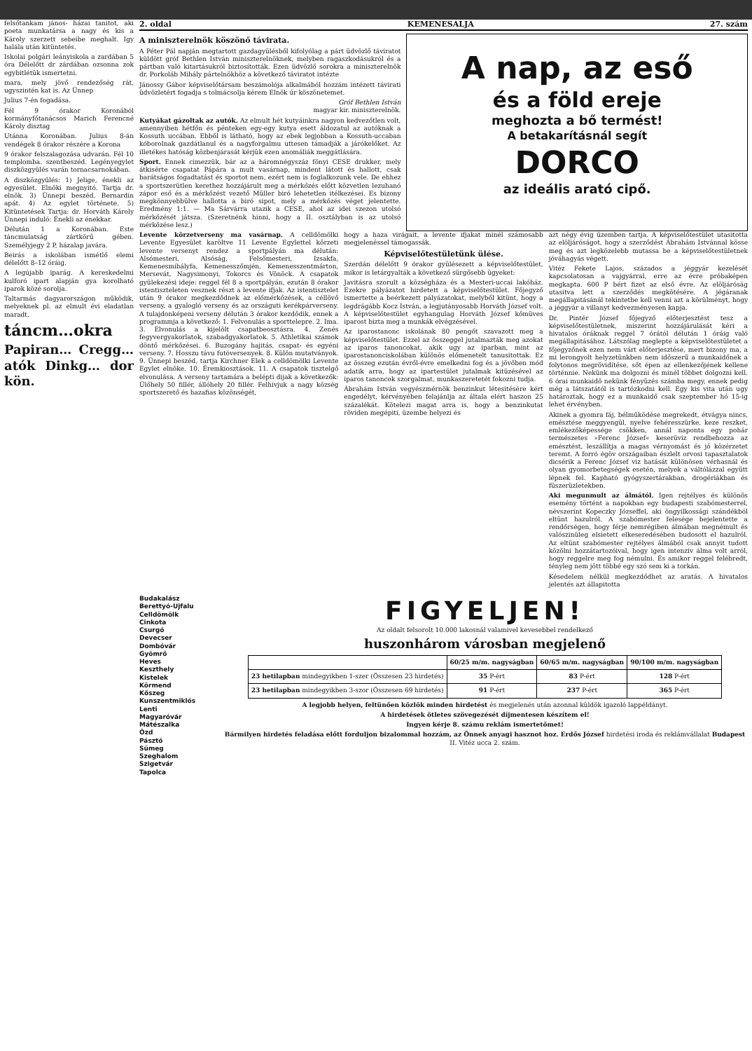felsőtankam jános- házai tanitot, aki poeta munkatársa a nagy és kis a Károly szerzett sebeibe meghalt. Igy halála után kitüntetés.
Iskolai polgári leányiskola a zardában 5 óra Délelőtt dr zárdában ozsonna zok egybitlétük ismertetni.
mara, mely jövő rendezőség rát, ugyszintén kat is. Az Ünnep
Julius 7-én fogadása.
Fél 9 órakor Koronából kormányfőtanácsos Marich Ferencné Károly disztag
Utánna Koronában. Julius 8-án vendégek 8 órakor részére a Korona
9 órakor felszalagozása udvarán. Fél 10 templomba. szentbeszéd. Legényegylet diszközgyülés varán tornacsarnokában.
A diszközgyűlés: 1) Jelige, énekli az egyesület. Elnöki megnyitó. Tartja dr. elnök. 3) Ünnepi beszéd. Bernardin apát. 4) Az egylet története. 5) Kitüntetések Tartja: dr. Horváth Károly Ünnepi induló: Énekli az énekkar.
Délután 1 a Koronában. Este táncmulatság zártkörű gében. Személyjegy 2 P, házalap javára.
Beirás a iskolában ismétlő elemi délelőtt 8–12 óráig.
A legújabb iparág. A kereskedelmi kulforó ipart alapján gya korolható iparok közé sorolja.
Taltarmás dagyarországon működik, melyeknek pl. az elmult évi eladatlan maradt.
táncm…okra
Papiran… Cregg… atók Dinkg… dor kön.
2. oldal KEMENESALJA 27. szám
A miniszterelnök köszönő távirata.
A Péter Pál napján megtartott gazdagyülésből kifolyólag a párt üdvözlő táviratot küldött gróf Bethlen István miniszterelnöknek, melyben ragaszkodásukról és a pártban való kitartásukról biztosították. Ezen üdvözlő sorokra a miniszterelnök dr. Porkoláb Mihály pártelnökhöz a következő táviratot intézte
Jánossy Gábor képviselőtársam beszámolója alkalmából hozzám intézett távirati üdvözletért fogadja s tolmácsolja kérem Elnök úr köszönetemet.
Gróf Bethlen István
magyar kir. miniszterelnök.
Kutyákat gázoltak az autók. Az elmult hét kutyáinkra nagyon kedvezőtlen volt, amennyiben hétfőn és pénteken egy-egy kutya esett áldozatul az autóknak a Kossuth uccában. Ebből is látható, hogy az ebek legjobban a Kossuth-uccaban kóborolnak gazdátlanul és a nagyforgalmu uttesen támadják a járókelőket. Az illetékes hatóság közbenjárasát kérjük ezen anomáliák meggátlására.
Sport. Ennek cimezzük, bár az a háromnégyszáz fönyi CESE drukker, mely átkisérte csapatat Pápára a mult vasárnap, mindent látott és hallott, csak barátságos fogadtatást és sportot nem, ezért nem is foglalkozunk vele. De ehhez a sportszerütlen kerethez hozzájárult meg a mérkőzés előtt közvetlen lezuhanó zápor eső és a mérkőzést vezető Müller biró lehetetlen itélkezései. Es bizony megkönnyebbülve hallotta a biró sipot, mely a mérkőzés véget jelentette. Eredmény 1:1. — Ma Sárvárra utazik a CESE, ahol az idei szezon utolsó mérkőzését játsza. (Szeretnénk hinni, hogy a II. osztályban is az utolsó mérkőzése lesz.)
A nap, az eső
és a föld ereje
meghozta a bő termést!
A betakarításnál segít
DORCO
az ideális arató cipő.
Levente körzetverseny ma vasárnap. A celldömölki Levente Egyesület karöltve 11 Levente Egylettel körzeti levente versenyt rendez a sportpályán ma délután: Alsómesteri, Alsóság, Felsőmesteri, Izsakfa, Kemenesmihályfa, Kemenesszőmjén, Kemenesszentmárton, Mersevát, Nagysimonyi, Tokorcs és Vönöck. A csapatok gyülekezési ideje: reggel fél 8 a sportpályán, ezután 8 órakor istentiszteleten vesznek részt a levente ifjak. Az istentisztelet után 9 órakor megkezdődnek az előmérkőzések, a céllövő verseny, a gyalogló verseny és az országuti kerékpárverseny. A tulajdonképeni verseny délután 3 órakor kezdődik, ennek a programmja a következő: 1. Felvonulás a sporttelepre. 2. Ima. 3. Elvonulás a kijelölt csapatbeosztásra. 4. Zenés fegyvergyakorlatok, szabadgyakorlatok. 5. Athletikai számok döntő mérkőzései. 6. Buzogány hajitás, csapat- és egyéni verseny. 7. Hosszu távu futóversenyek. 8. Külön mutatványok. 9. Ünnepi beszéd, tartja Kirchner Elek a celldömölki Levente Egylet elnöke. 10. Éremkiosztások. 11. A csapatok tisztelgő elvonulása. A verseny tartamára a belépti dijak a következők: Ülőhely 50 fillér, állóhely 20 fillér. Felhivjuk a nagy község sportszerető és hazafias közönségét,
hogy a haza virágait, a levente ifjakat minél számosabb megjelenéssel támogassák.
Képviselőtestületünk ülése.
Szerdán délelőtt 9 órakor gyülésezett a képviselőtestület, mikor is letárgyalták a következő sürgősebb ügyeket:
Javitásra szorult a községháza és a Mesteri-uccai lakóház. Ezekre pályázatot hirdetett a képviselőtestület. Főjegyző ismertette a beérkezett pályázatokat, melyből kitünt, hogy a legdrágább Kocz István, a legjutányosabb Horváth József volt. A képviselőtestület egyhangulag Horváth József kőmüves iparost bizta meg a munkák elvégzésével.
Az iparostanonc iskolának 80 pengőt szavazott meg a képviselőtestület. Ezzel az összeggel jutalmazták meg azokat az iparos tanoncokat, akik ugy az iparban, mint az iparostanonciskolában különös előmenetelt tanusitottak. Ez az összeg ezután évről-évre emelkedni fog és a jövőben mód adatik arra, hogy az ipartestület jutalmak kitüzésével az iparos tanoncok szorgalmat, munkaszeretetét fokozni tudja.
Ábrahám István vegyészmérnök benzinkut létesitésére kért engedélyt, kérvényében felajánlja az általa elért haszon 25 százalékát. Kötelezi magat arra is, hogy a benzinkutat röviden megépiti, üzembe helyezi és
azt négy évig üzemben tartja. A képviselőtestület utasitotta az elöljáróságot, hogy a szerződést Ábrahám Istvánnal kösse meg és azt legközelebb mutassa be a képviselőtestületnek jóváhagyás végett.
Vitéz Fekete Lajos, százados a jéggyár kezelését kapcsolatosan a vajgyárral, erre az évre próbaképen megkapta. 600 P bért fizet az első évre. Az elöljáróság utasitva lett a szerződés megkötésére. A jégáranak megállapitásánál tekintetbe kell venni azt a körülményt, hogy a jéggyár a villanyt kedvezményesen kapja.
Dr. Pintér József főjegyző előterjesztést tesz a képviselőtestületnek, miszerint hozzájárulását kéri a hivatalos óráknak reggel 7 órától délután 1 óráig való megállapitásához. Látszólag meglepte a képviselőtestületet a főjegyzőnek ezen nem várt előterjesztése, mert bizony ma, a mi lerongyolt helyzetünkben nem időszerű a munkaidőnek a folytonos megrövidítése, sőt épen az ellenkezőjének kellene történnie. Nekünk ma dolgozni és minél többet dolgozni kell. 6 órai munkaidő nekünk fényüzés számba megy, ennek pedig még a látszatától is tartózkodni kell. Egy kis vita után ugy határoztak, hogy ez a munkaidő csak szeptember hó 15-ig lehet érvényben.
Akinek a gyomra fáj, bélműködése megrekedt, étvágya nincs, emésztése meggyengül, nyelve fehéresszürke, keze reszket, emlékezőképessége csökken, annál naponta egy pohár természetes »Ferenc József« keserüviz rendbehozza az emésztést, leszállítja a magas vérnyomást és jó közérzetet teremt. A forró égöv országaiban észlelt orvosi tapasztalatok dicsérik a Ferenc József viz hatását különösen vérhasnál és olyan gyomorbetegségek esetén, melyek a váltólázzal együtt lépnek fel. Kapható gyógyszertárakban, drogériákban és füszerüzletekben.
Aki megunmult az álmától. Igen rejtélyes és különös esemény történt a napokban egy budapesti szabómesterrel, névszerint Kopeczky Józseffel, aki öngyilkossági szándékból eltünt hazulról. A szabómester felesége bejelentette a rendőrségen, hogy férje nemrégiben álmában megnémult és valószinüleg elsietett elkeseredésében budosott el hazulról. Az eltünt szabómester rejtélyes álmából csak annyit tudott közölni hozzátartozóival, hogy igen intenziv álma volt arról, hogy reggelre meg fog némulni. És amikor reggel felébredt, tényleg nem jött többé egy szó sem ki a torkán.
Késedelem nélkül megkezdődhet az aratás. A hivatalos jelentés azt állapitotta
Budakalász
Berettyó-Ujfalu
Celldömölk
Cinkota
Csurgó
Devecser
Dombóvár
Gyömrő
Heves
Keszthely
Kistelek
Körmend
Kőszeg
Kunszentmiklós
Lenti
Magyaróvár
Mátészalka
Ózd
Pásztó
Sümeg
Szeghalom
Szigetvár
Tapolca
FIGYELJEN!
Az oldalt felsorolt 10.000 lakosnál valamivel kevesebbel rendelkező
huszonhárom városban megjelenő
| | 60/25 m/m. nagyságban | 60/65 m/m. nagyságban | 90/100 m/m. nagyságban |
| --- | --- | --- | --- |
| 23 hetilapban mindegyikben 1-szer (Összesen 23 hirdetés) | 35 P-ért | 83 P-ért | 128 P-ért |
| 23 hetilapban mindegyikben 3-szor (Összesen 69 hirdetés) | 91 P-ért | 237 P-ért | 365 P-ért |
A legjobb helyen, feltünően közlök minden hirdetést és megjelenés után azonnal küldök igazoló lappéldányt.
A hirdetések ötletes szövegezését díjmentesen készítem el!
Ingyen kérje 8. számu reklám ismertetőmet!
Bármilyen hirdetés feladása előtt forduljon bizalommal hozzám, az Önnek anyagi hasznot hoz. Erdős József hirdetési iroda és reklámvállalat Budapest II. Vitéz ucca 2. szám.